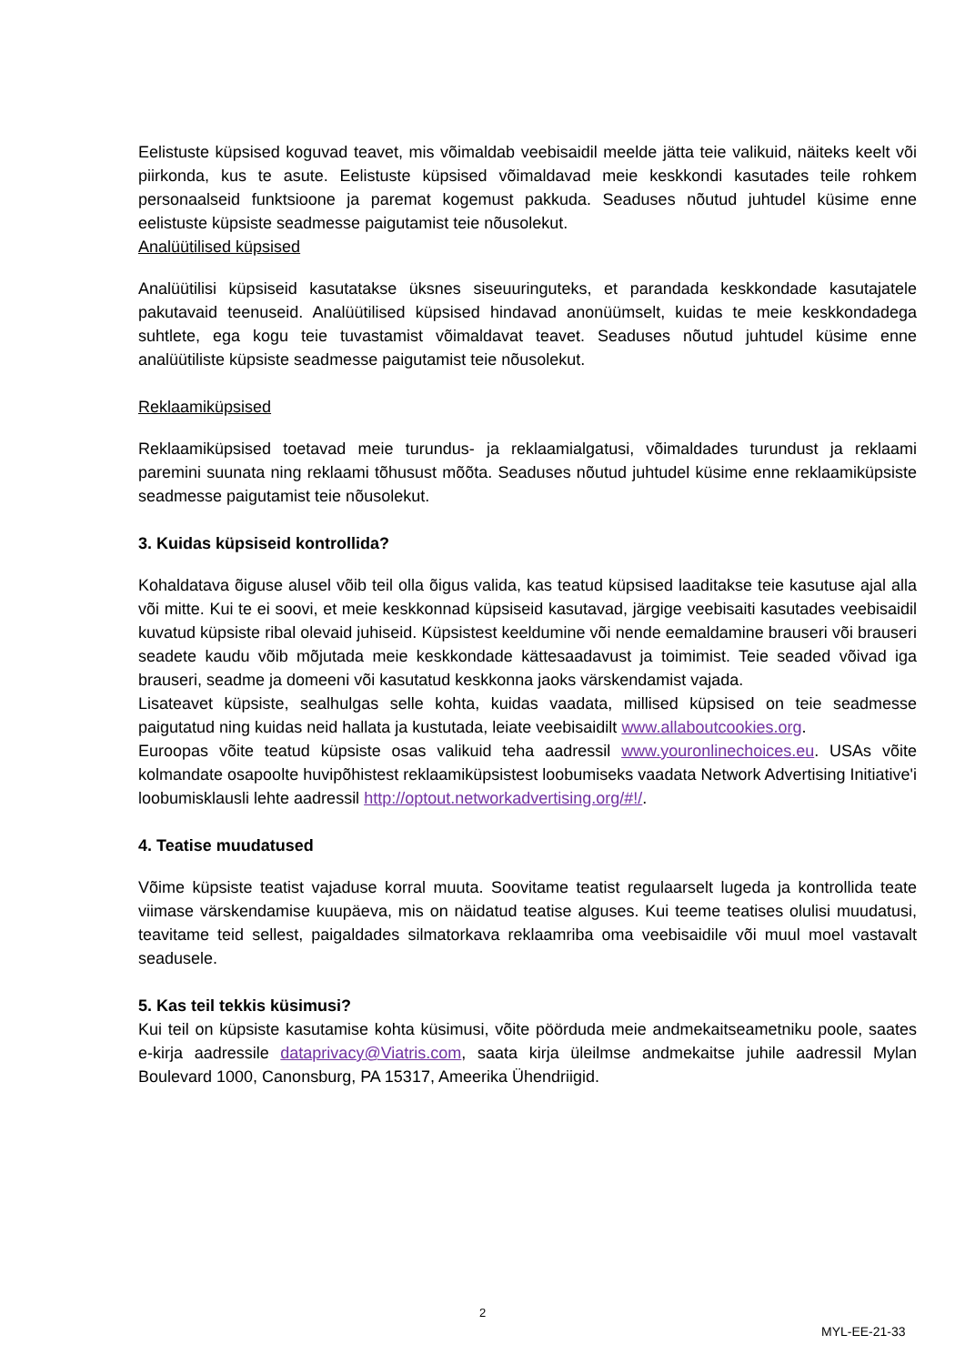Eelistuste küpsised koguvad teavet, mis võimaldab veebisaidil meelde jätta teie valikuid, näiteks keelt või piirkonda, kus te asute. Eelistuste küpsised võimaldavad meie keskkondi kasutades teile rohkem personaalseid funktsioone ja paremat kogemust pakkuda. Seaduses nõutud juhtudel küsime enne eelistuste küpsiste seadmesse paigutamist teie nõusolekut.
Analüütilised küpsised
Analüütilisi küpsiseid kasutatakse üksnes siseuuringuteks, et parandada keskkondade kasutajatele pakutavaid teenuseid. Analüütilised küpsised hindavad anonüümselt, kuidas te meie keskkondadega suhtlete, ega kogu teie tuvastamist võimaldavat teavet. Seaduses nõutud juhtudel küsime enne analüütiliste küpsiste seadmesse paigutamist teie nõusolekut.
Reklaamiküpsised
Reklaamiküpsised toetavad meie turundus- ja reklaamialgatusi, võimaldades turundust ja reklaami paremini suunata ning reklaami tõhusust mõõta. Seaduses nõutud juhtudel küsime enne reklaamiküpsiste seadmesse paigutamist teie nõusolekut.
3. Kuidas küpsiseid kontrollida?
Kohaldatava õiguse alusel võib teil olla õigus valida, kas teatud küpsised laaditakse teie kasutuse ajal alla või mitte. Kui te ei soovi, et meie keskkonnad küpsiseid kasutavad, järgige veebisaiti kasutades veebisaidil kuvatud küpsiste ribal olevaid juhiseid. Küpsistest keeldumine või nende eemaldamine brauseri või brauseri seadete kaudu võib mõjutada meie keskkondade kättesaadavust ja toimimist. Teie seaded võivad iga brauseri, seadme ja domeeni või kasutatud keskkonna jaoks värskendamist vajada.
Lisateavet küpsiste, sealhulgas selle kohta, kuidas vaadata, millised küpsised on teie seadmesse paigutatud ning kuidas neid hallata ja kustutada, leiate veebisaidilt www.allaboutcookies.org.
Euroopas võite teatud küpsiste osas valikuid teha aadressil www.youronlinechoices.eu. USAs võite kolmandate osapoolte huvipõhistest reklaamiküpsistest loobumiseks vaadata Network Advertising Initiative'i loobumisklausli lehte aadressil http://optout.networkadvertising.org/#!/.
4. Teatise muudatused
Võime küpsiste teatist vajaduse korral muuta. Soovitame teatist regulaarselt lugeda ja kontrollida teate viimase värskendamise kuupäeva, mis on näidatud teatise alguses. Kui teeme teatises olulisi muudatusi, teavitame teid sellest, paigaldades silmatorkava reklaamriba oma veebisaidile või muul moel vastavalt seadusele.
5. Kas teil tekkis küsimusi?
Kui teil on küpsiste kasutamise kohta küsimusi, võite pöörduda meie andmekaitseametniku poole, saates e-kirja aadressile dataprivacy@Viatris.com, saata kirja üleilmse andmekaitse juhile aadressil Mylan Boulevard 1000, Canonsburg, PA 15317, Ameerika Ühendriigid.
2
MYL-EE-21-33